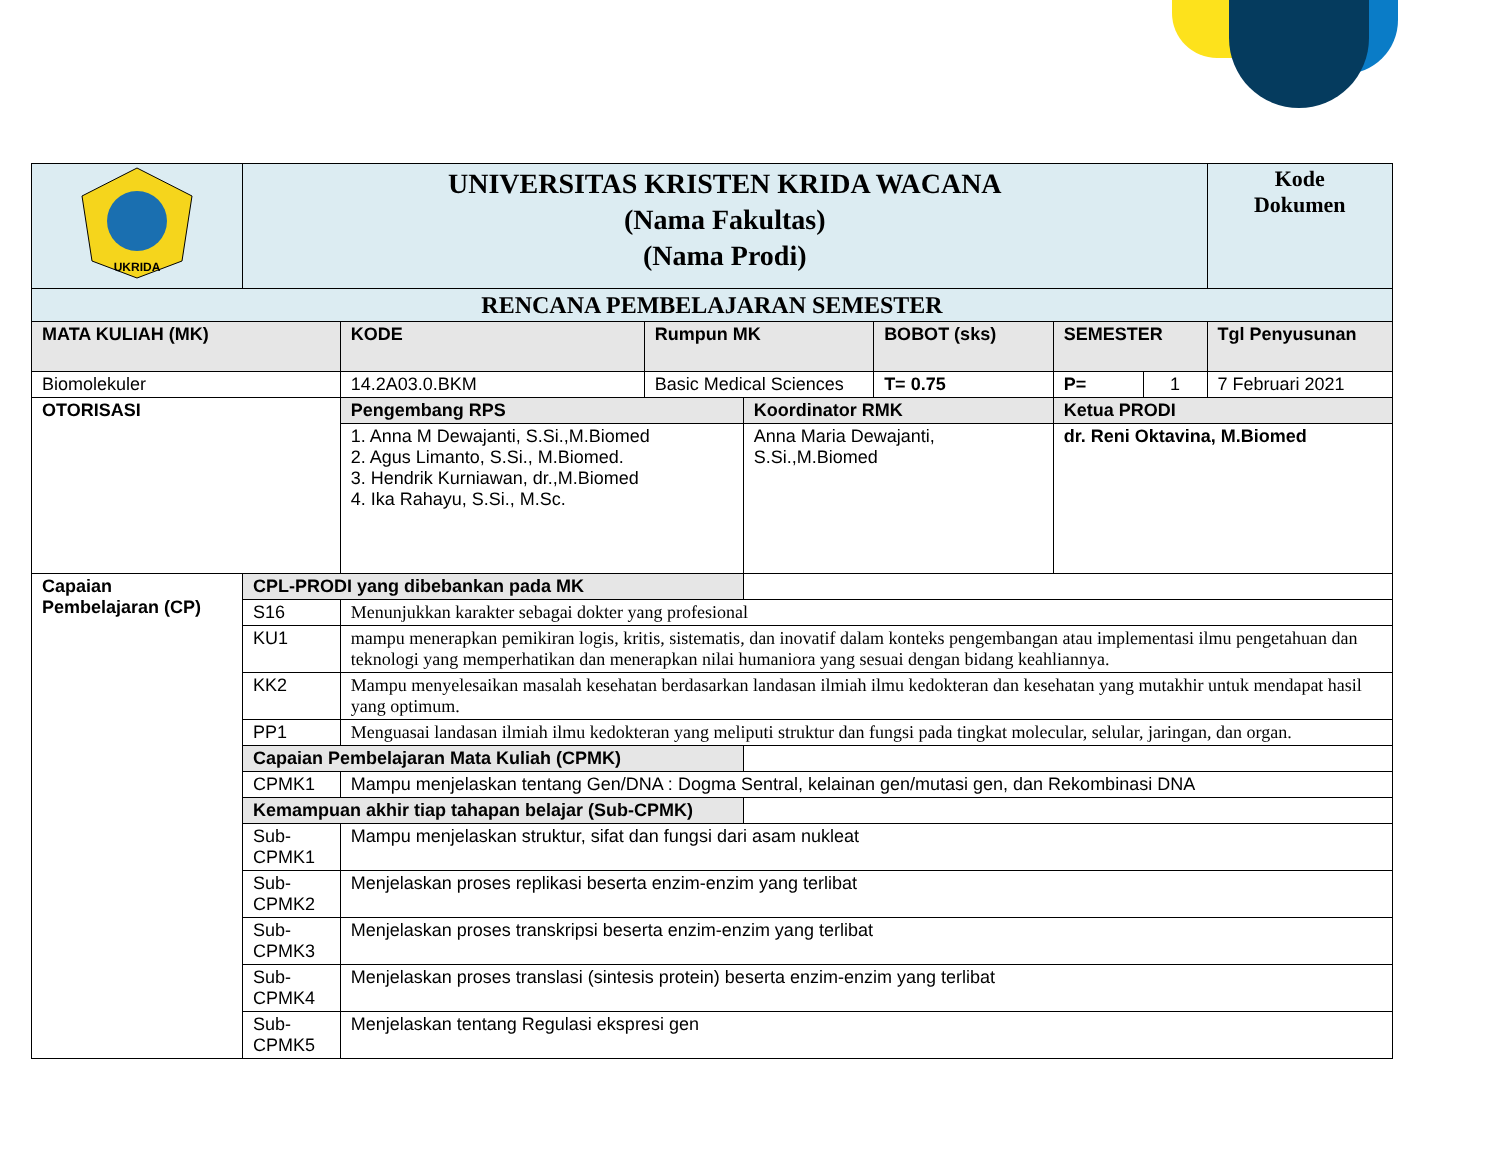| UKRIDA | UNIVERSITAS KRISTEN KRIDA WACANA (Nama Fakultas) (Nama Prodi) | | | | | | | Kode Dokumen |
| RENCANA PEMBELAJARAN SEMESTER | | | | | | | | |
| MATA KULIAH (MK) | | KODE | Rumpun MK | | BOBOT (sks) | SEMESTER | | Tgl Penyusunan |
| Biomolekuler | | 14.2A03.0.BKM | Basic Medical Sciences | | T= 0.75 | P= | 1 | 7 Februari 2021 |
| OTORISASI | | Pengembang RPS | | Koordinator RMK | | Ketua PRODI | | |
| | | 1. Anna M Dewajanti, S.Si.,M.Biomed 2. Agus Limanto, S.Si., M.Biomed. 3. Hendrik Kurniawan, dr.,M.Biomed 4. Ika Rahayu, S.Si., M.Sc. | | Anna Maria Dewajanti, S.Si.,M.Biomed | | dr. Reni Oktavina, M.Biomed | | |
| Capaian Pembelajaran (CP) | CPL-PRODI yang dibebankan pada MK | | | | | | | |
| | S16 | Menunjukkan karakter sebagai dokter yang profesional | | | | | | |
| | KU1 | mampu menerapkan pemikiran logis, kritis, sistematis, dan inovatif dalam konteks pengembangan atau implementasi ilmu pengetahuan dan teknologi yang memperhatikan dan menerapkan nilai humaniora yang sesuai dengan bidang keahliannya. | | | | | | |
| | KK2 | Mampu menyelesaikan masalah kesehatan berdasarkan landasan ilmiah ilmu kedokteran dan kesehatan yang mutakhir untuk mendapat hasil yang optimum. | | | | | | |
| | PP1 | Menguasai landasan ilmiah ilmu kedokteran yang meliputi struktur dan fungsi pada tingkat molecular, selular, jaringan, dan organ. | | | | | | |
| | Capaian Pembelajaran Mata Kuliah (CPMK) | | | | | | | |
| | CPMK1 | Mampu menjelaskan tentang Gen/DNA : Dogma Sentral, kelainan gen/mutasi gen, dan Rekombinasi DNA | | | | | | |
| | Kemampuan akhir tiap tahapan belajar (Sub-CPMK) | | | | | | | |
| | Sub-CPMK1 | Mampu menjelaskan struktur, sifat dan fungsi dari asam nukleat | | | | | | |
| | Sub-CPMK2 | Menjelaskan proses replikasi beserta enzim-enzim yang terlibat | | | | | | |
| | Sub-CPMK3 | Menjelaskan proses transkripsi beserta enzim-enzim yang terlibat | | | | | | |
| | Sub-CPMK4 | Menjelaskan proses translasi (sintesis protein) beserta enzim-enzim yang terlibat | | | | | | |
| | Sub-CPMK5 | Menjelaskan tentang Regulasi ekspresi gen | | | | | | |